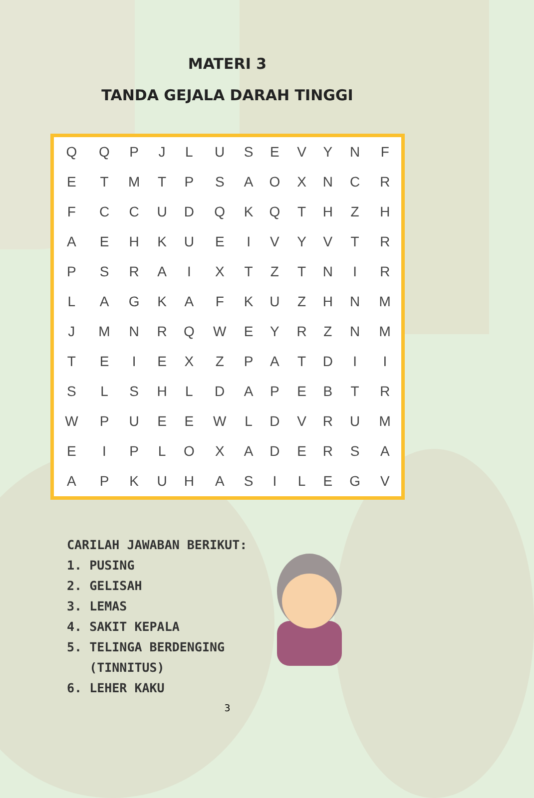MATERI 3
TANDA GEJALA DARAH TINGGI
| Q | Q | P | J | L | U | S | E | V | Y | N | F |
| E | T | M | T | P | S | A | O | X | N | C | R |
| F | C | C | U | D | Q | K | Q | T | H | Z | H |
| A | E | H | K | U | E | I | V | Y | V | T | R |
| P | S | R | A | I | X | T | Z | T | N | I | R |
| L | A | G | K | A | F | K | U | Z | H | N | M |
| J | M | N | R | Q | W | E | Y | R | Z | N | M |
| T | E | I | E | X | Z | P | A | T | D | I | I |
| S | L | S | H | L | D | A | P | E | B | T | R |
| W | P | U | E | E | W | L | D | V | R | U | M |
| E | I | P | L | O | X | A | D | E | R | S | A |
| A | P | K | U | H | A | S | I | L | E | G | V |
CARILAH JAWABAN BERIKUT:
1. PUSING
2. GELISAH
3. LEMAS
4. SAKIT KEPALA
5. TELINGA BERDENGING
(TINNITUS)
6. LEHER KAKU
3